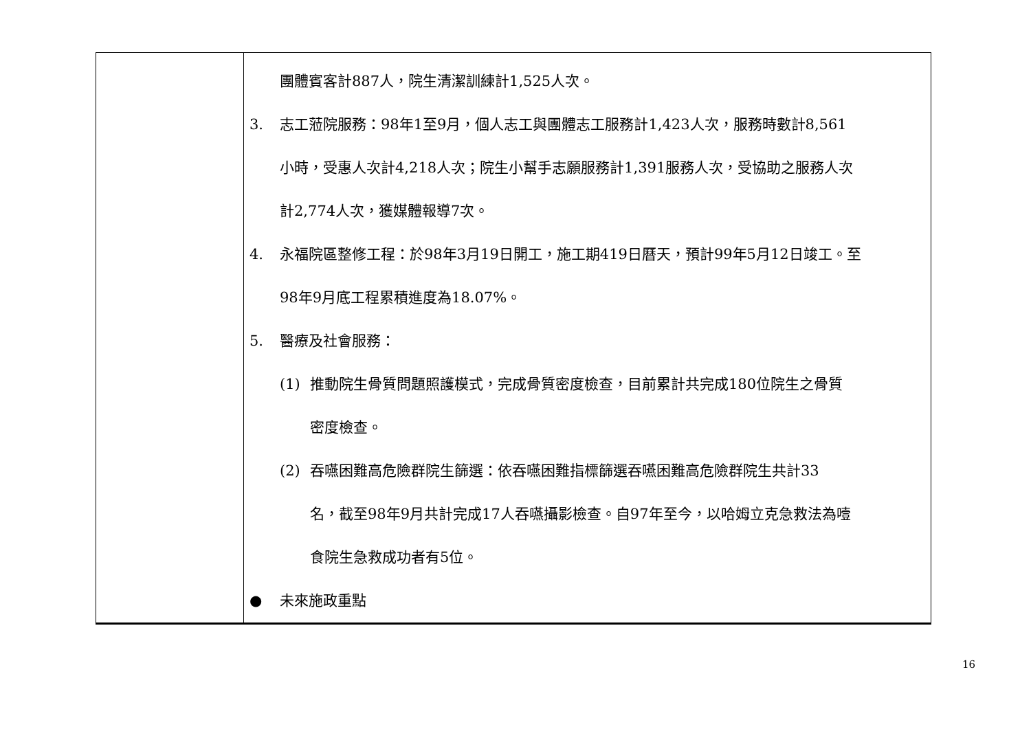| | 團體賓客計887人，院生清潔訓練計1,525人次。 3. 志工蒞院服務：98年1至9月，個人志工與團體志工服務計1,423人次，服務時數計8,561 小時，受惠人次計4,218人次；院生小幫手志願服務計1,391服務人次，受協助之服務人次 計2,774人次，獲媒體報導7次。 4. 永福院區整修工程：於98年3月19日開工，施工期419日曆天，預計99年5月12日竣工。至 98年9月底工程累積進度為18.07%。 5. 醫療及社會服務： (1) 推動院生骨質問題照護模式，完成骨質密度檢查，目前累計共完成180位院生之骨質 密度檢查。 (2) 吞嚥困難高危險群院生篩選：依吞嚥困難指標篩選吞嚥困難高危險群院生共計33 名，截至98年9月共計完成17人吞嚥攝影檢查。自97年至今，以哈姆立克急救法為噎 食院生急救成功者有5位。 ● 未來施政重點 |
16